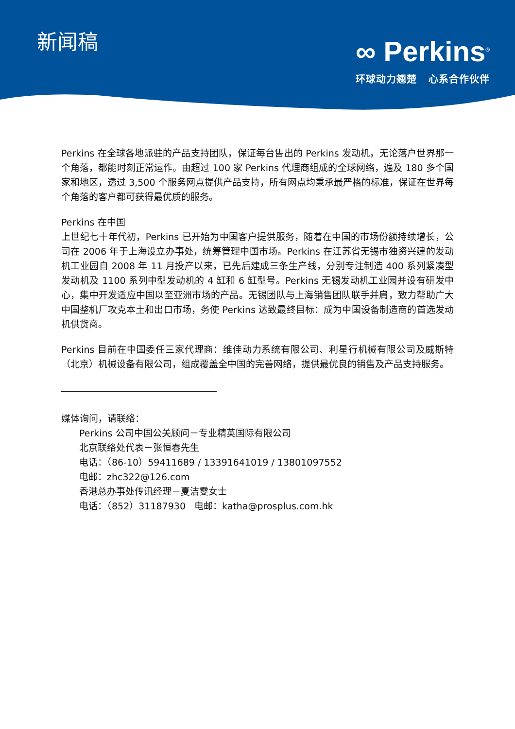新闻稿
∞ Perkins<sup>®</sup>
环球动力翘楚 心系合作伙伴
Perkins 在全球各地派驻的产品支持团队，保证每台售出的 Perkins 发动机，无论落户世界那一个角落，都能时刻正常运作。由超过 100 家 Perkins 代理商组成的全球网络，遍及 180 多个国家和地区，透过 3,500 个服务网点提供产品支持，所有网点均秉承最严格的标准，保证在世界每个角落的客户都可获得最优质的服务。
Perkins 在中国
上世纪七十年代初，Perkins 已开始为中国客户提供服务，随着在中国的市场份额持续增长，公司在 2006 年于上海设立办事处，统筹管理中国市场。Perkins 在江苏省无锡市独资兴建的发动机工业园自 2008 年 11 月投产以来，已先后建成三条生产线，分别专注制造 400 系列紧凑型发动机及 1100 系列中型发动机的 4 缸和 6 缸型号。Perkins 无锡发动机工业园并设有研发中心，集中开发适应中国以至亚洲市场的产品。无锡团队与上海销售团队联手并肩，致力帮助广大中国整机厂攻克本土和出口市场，务使 Perkins 达致最终目标：成为中国设备制造商的首选发动机供货商。
Perkins 目前在中国委任三家代理商：维佳动力系统有限公司、利星行机械有限公司及威斯特（北京）机械设备有限公司，组成覆盖全中国的完善网络，提供最优良的销售及产品支持服务。
媒体询问，请联络：
Perkins 公司中国公关顾问－专业精英国际有限公司
北京联络处代表－张恒春先生
电话：（86-10）59411689 / 13391641019 / 13801097552
电邮：zhc322@126.com
香港总办事处传讯经理－夏洁雯女士
电话：（852）31187930 电邮：katha@prosplus.com.hk